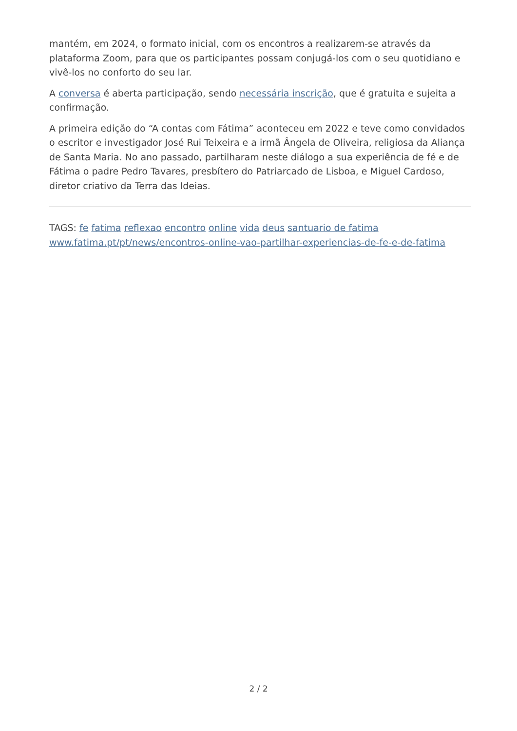mantém, em 2024, o formato inicial, com os encontros a realizarem-se através da plataforma Zoom, para que os participantes possam conjugá-los com o seu quotidiano e vivê-los no conforto do seu lar.
A conversa é aberta participação, sendo necessária inscrição, que é gratuita e sujeita a confirmação.
A primeira edição do “A contas com Fátima” aconteceu em 2022 e teve como convidados o escritor e investigador José Rui Teixeira e a irmã Ângela de Oliveira, religiosa da Aliança de Santa Maria. No ano passado, partilharam neste diálogo a sua experiência de fé e de Fátima o padre Pedro Tavares, presbítero do Patriarcado de Lisboa, e Miguel Cardoso, diretor criativo da Terra das Ideias.
TAGS: fe fatima reflexao encontro online vida deus santuario de fatima
www.fatima.pt/pt/news/encontros-online-vao-partilhar-experiencias-de-fe-e-de-fatima
2 / 2